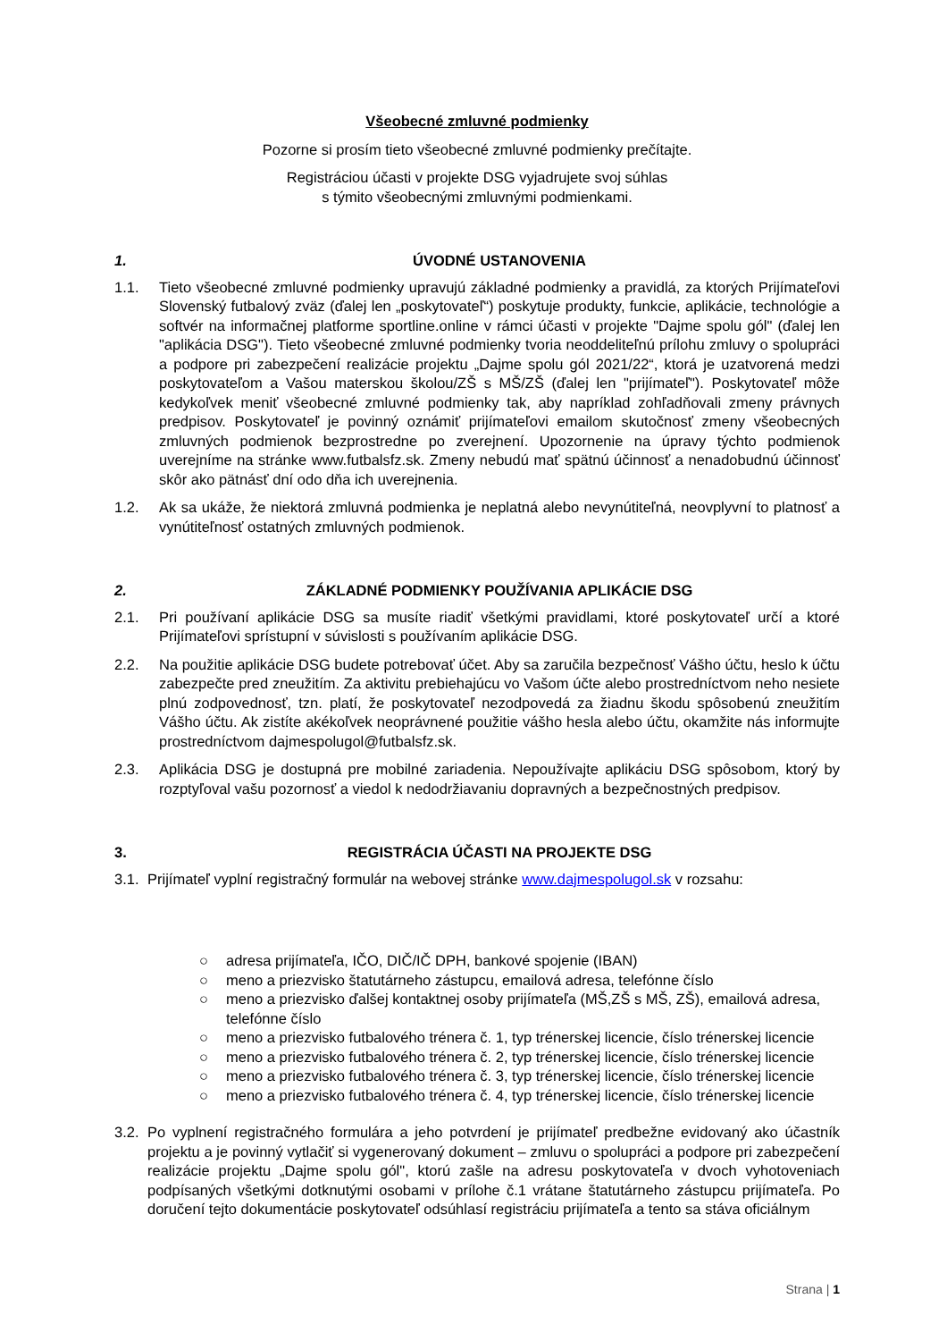Všeobecné zmluvné podmienky
Pozorne si prosím tieto všeobecné zmluvné podmienky prečítajte.
Registráciou účasti v projekte DSG vyjadrujete svoj súhlas
s týmito všeobecnými zmluvnými podmienkami.
1. ÚVODNÉ USTANOVENIA
1.1. Tieto všeobecné zmluvné podmienky upravujú základné podmienky a pravidlá, za ktorých Prijímateľovi Slovenský futbalový zväz (ďalej len „poskytovateľ“) poskytuje produkty, funkcie, aplikácie, technológie a softvér na informačnej platforme sportline.online v rámci účasti v projekte "Dajme spolu gól" (ďalej len "aplikácia DSG"). Tieto všeobecné zmluvné podmienky tvoria neoddeliteľnú prílohu zmluvy o spolupráci a podpore pri zabezpečení realizácie projektu „Dajme spolu gól 2021/22“, ktorá je uzatvorená medzi poskytovateľom a Vašou materskou školou/ZŠ s MŠ/ZŠ (ďalej len "prijímateľ"). Poskytovateľ môže kedykoľvek meniť všeobecné zmluvné podmienky tak, aby napríklad zohľadňovali zmeny právnych predpisov. Poskytovateľ je povinný oznámiť prijímateľovi emailom skutočnosť zmeny všeobecných zmluvných podmienok bezprostredne po zverejnení. Upozornenie na úpravy týchto podmienok uverejníme na stránke www.futbalsfz.sk. Zmeny nebudú mať spätnú účinnosť a nenadobudnú účinnosť skôr ako pätnásť dní odo dňa ich uverejnenia.
1.2. Ak sa ukáže, že niektorá zmluvná podmienka je neplatná alebo nevynútiteľná, neovplyvní to platnosť a vynútiteľnosť ostatných zmluvných podmienok.
2. ZÁKLADNÉ PODMIENKY POUŽÍVANIA APLIKÁCIE DSG
2.1. Pri používaní aplikácie DSG sa musíte riadiť všetkými pravidlami, ktoré poskytovateľ určí a ktoré Prijímateľovi sprístupní v súvislosti s používaním aplikácie DSG.
2.2. Na použitie aplikácie DSG budete potrebovať účet. Aby sa zaručila bezpečnosť Vášho účtu, heslo k účtu zabezpečte pred zneužitím. Za aktivitu prebiehajúcu vo Vašom účte alebo prostredníctvom neho nesiete plnú zodpovednosť, tzn. platí, že poskytovateľ nezodpovedá za žiadnu škodu spôsobenú zneužitím Vášho účtu. Ak zistíte akékoľvek neoprávnené použitie vášho hesla alebo účtu, okamžite nás informujte prostredníctvom dajmespolugol@futbalsfz.sk.
2.3. Aplikácia DSG je dostupná pre mobilné zariadenia. Nepoužívajte aplikáciu DSG spôsobom, ktorý by rozptyľoval vašu pozornosť a viedol k nedodržiavaniu dopravných a bezpečnostných predpisov.
3. REGISTRÁCIA ÚČASTI NA PROJEKTE DSG
3.1.
Prijímateľ vyplní registračný formulár na webovej stránke www.dajmespolugol.sk v rozsahu:
○ adresa prijímateľa, IČO, DIČ/IČ DPH, bankové spojenie (IBAN)
○ meno a priezvisko štatutárneho zástupcu, emailová adresa, telefónne číslo
○ meno a priezvisko ďalšej kontaktnej osoby prijímateľa (MŠ,ZŠ s MŠ, ZŠ), emailová adresa, telefónne číslo
○ meno a priezvisko futbalového trénera č. 1, typ trénerskej licencie, číslo trénerskej licencie
○ meno a priezvisko futbalového trénera č. 2, typ trénerskej licencie, číslo trénerskej licencie
○ meno a priezvisko futbalového trénera č. 3, typ trénerskej licencie, číslo trénerskej licencie
○ meno a priezvisko futbalového trénera č. 4, typ trénerskej licencie, číslo trénerskej licencie
3.2.
Po vyplnení registračného formulára a jeho potvrdení je prijímateľ predbežne evidovaný ako účastník projektu a je povinný vytlačiť si vygenerovaný dokument – zmluvu o spolupráci a podpore pri zabezpečení realizácie projektu „Dajme spolu gól", ktorú zašle na adresu poskytovateľa v dvoch vyhotoveniach podpísaných všetkými dotknutými osobami v prílohe č.1 vrátane štatutárneho zástupcu prijímateľa. Po doručení tejto dokumentácie poskytovateľ odsúhlasí registráciu prijímateľa a tento sa stáva oficiálnym
Strana | 1